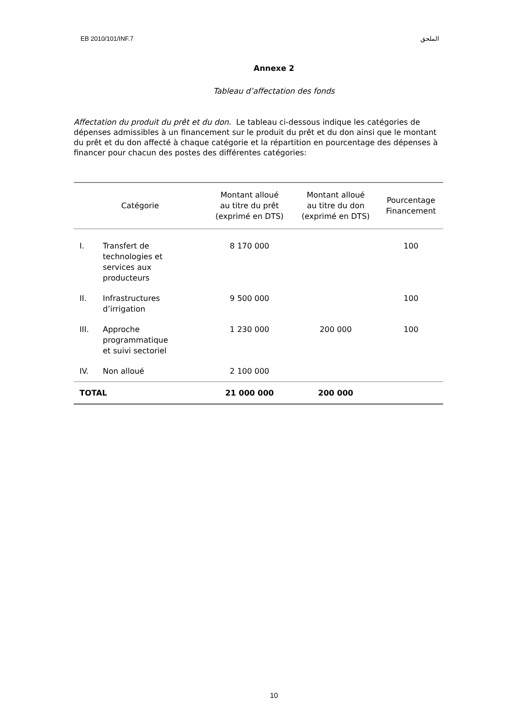EB 2010/101/INF.7 الملحق
Annexe 2
Tableau d’affectation des fonds
Affectation du produit du prêt et du don. Le tableau ci-dessous indique les catégories de dépenses admissibles à un financement sur le produit du prêt et du don ainsi que le montant du prêt et du don affecté à chaque catégorie et la répartition en pourcentage des dépenses à financer pour chacun des postes des différentes catégories:
| Catégorie | | Montant alloué au titre du prêt (exprimé en DTS) | Montant alloué au titre du don (exprimé en DTS) | Pourcentage Financement |
| --- | --- | --- | --- | --- |
| I. | Transfert de technologies et services aux producteurs | 8 170 000 | | 100 |
| II. | Infrastructures d’irrigation | 9 500 000 | | 100 |
| III. | Approche programmatique et suivi sectoriel | 1 230 000 | 200 000 | 100 |
| IV. | Non alloué | 2 100 000 | | |
| TOTAL | | 21 000 000 | 200 000 | |
10